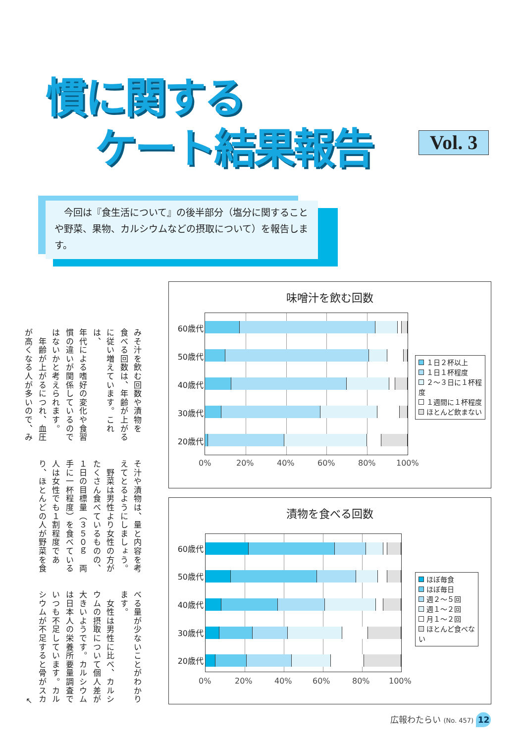慣に関する
ケート結果報告
Vol. 3
　今回は『食生活について』の後半部分（塩分に関することや野菜、果物、カルシウムなどの摂取について）を報告します。
みそ汁を飲む回数や漬物を
食べる回数は、年齢が上がる
に従い増えています。これは、
年代による嗜好の変化や食習
慣の違いが関係しているので
はないかと考えられます。
　年齢が上がるにつれ、血圧
が高くなる人が多いので、み
そ汁や漬物は、量と内容を考
えてとるようにしましょう。
　野菜は男性より女性の方が
たくさん食べているものの、
１日の目標量（３５０ｇ　両
手に一杯程度）を食べている
人は女性でも１割程度であ
り、ほとんどの人が野菜を食
べる量が少ないことがわかり
ます。
　女性は男性に比べ、カルシ
ウムの摂取について個人差が
大きいようです。カルシウム
は日本人の栄養所要量調査で
いつも不足しています。カル
シウムが不足すると骨がスカ
↖
味噌汁を飲む回数
60歳代
50歳代
40歳代
30歳代
20歳代
0% 20% 40% 60% 80% 100%
１日２杯以上
１日１杯程度
２～３日に１杯程度
１週間に１杯程度
ほとんど飲まない
漬物を食べる回数
60歳代
50歳代
40歳代
30歳代
20歳代
0% 20% 40% 60% 80% 100%
ほぼ毎食
ほぼ毎日
週２～５回
週１～２回
月１～２回
ほとんど食べない
広報わたらい (No. 457) 12